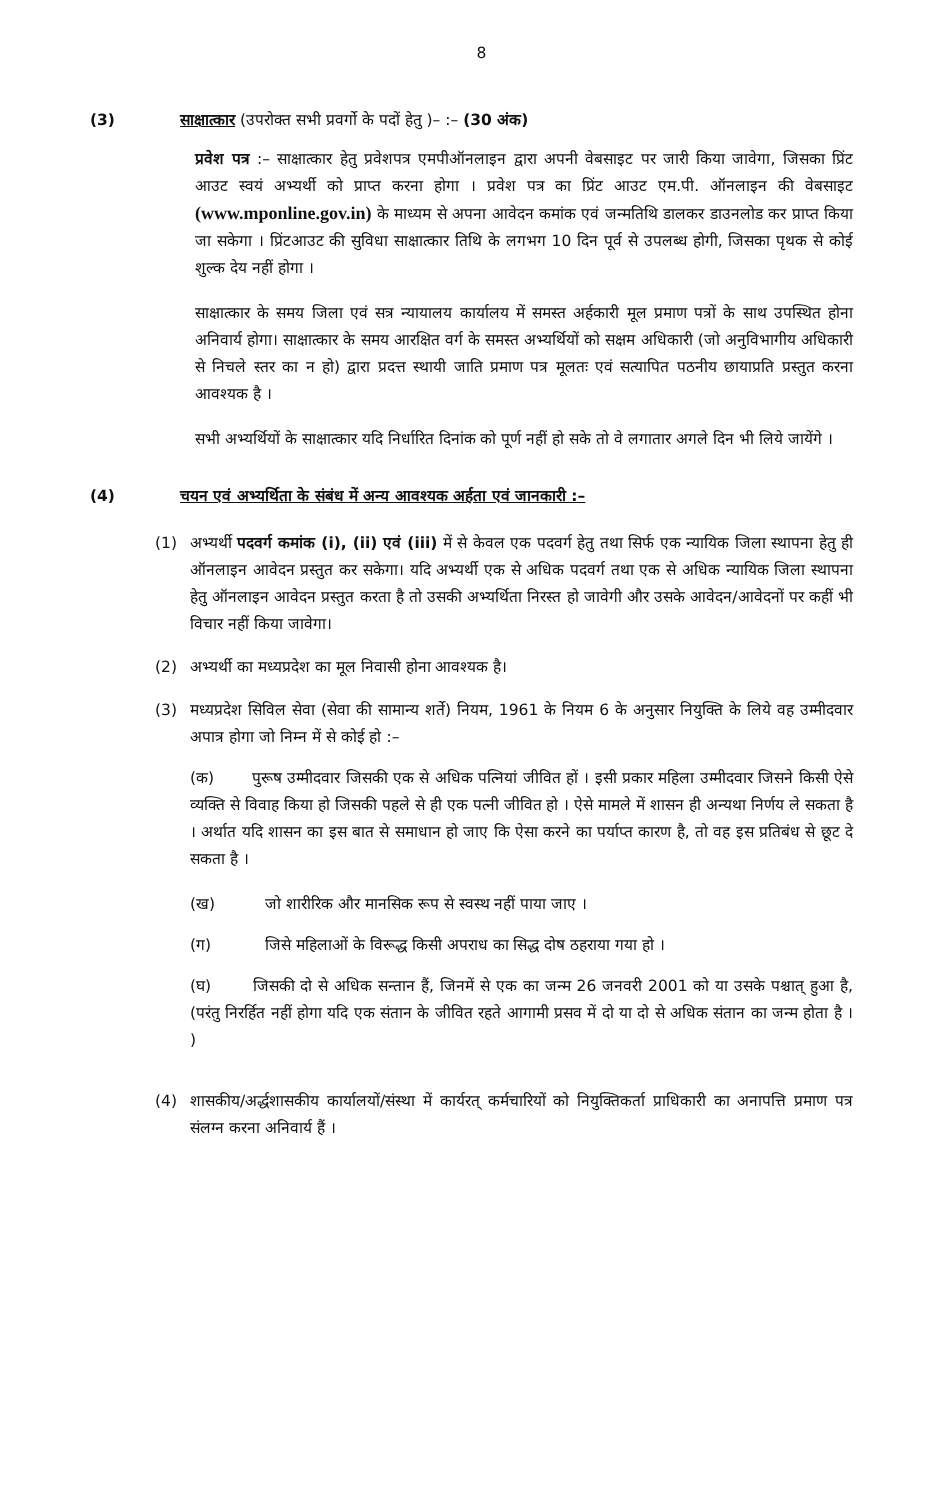8
(3) साक्षात्कार (उपरोक्त सभी प्रवर्गो के पदों हेतु )– :– (30 अंक)
प्रवेश पत्र :– साक्षात्कार हेतु प्रवेशपत्र एमपीऑनलाइन द्वारा अपनी वेबसाइट पर जारी किया जावेगा, जिसका प्रिंट आउट स्वयं अभ्यर्थी को प्राप्त करना होगा । प्रवेश पत्र का प्रिंट आउट एम.पी. ऑनलाइन की वेबसाइट (www.mponline.gov.in) के माध्यम से अपना आवेदन कमांक एवं जन्मतिथि डालकर डाउनलोड कर प्राप्त किया जा सकेगा । प्रिंटआउट की सुविधा साक्षात्कार तिथि के लगभग 10 दिन पूर्व से उपलब्ध होगी, जिसका पृथक से कोई शुल्क देय नहीं होगा ।
साक्षात्कार के समय जिला एवं सत्र न्यायालय कार्यालय में समस्त अर्हकारी मूल प्रमाण पत्रों के साथ उपस्थित होना अनिवार्य होगा। साक्षात्कार के समय आरक्षित वर्ग के समस्त अभ्यर्थियों को सक्षम अधिकारी (जो अनुविभागीय अधिकारी से निचले स्तर का न हो) द्वारा प्रदत्त स्थायी जाति प्रमाण पत्र मूलतः एवं सत्यापित पठनीय छायाप्रति प्रस्तुत करना आवश्यक है ।
सभी अभ्यर्थियों के साक्षात्कार यदि निर्धारित दिनांक को पूर्ण नहीं हो सके तो वे लगातार अगले दिन भी लिये जायेंगे ।
(4) चयन एवं अभ्यर्थिता के संबंध में अन्य आवश्यक अर्हता एवं जानकारी :–
(1) अभ्यर्थी पदवर्ग कमांक (i), (ii) एवं (iii) में से केवल एक पदवर्ग हेतु तथा सिर्फ एक न्यायिक जिला स्थापना हेतु ही ऑनलाइन आवेदन प्रस्तुत कर सकेगा। यदि अभ्यर्थी एक से अधिक पदवर्ग तथा एक से अधिक न्यायिक जिला स्थापना हेतु ऑनलाइन आवेदन प्रस्तुत करता है तो उसकी अभ्यर्थिता निरस्त हो जावेगी और उसके आवेदन/आवेदनों पर कहीं भी विचार नहीं किया जावेगा।
(2) अभ्यर्थी का मध्यप्रदेश का मूल निवासी होना आवश्यक है।
(3) मध्यप्रदेश सिविल सेवा (सेवा की सामान्य शर्ते) नियम, 1961 के नियम 6 के अनुसार नियुक्ति के लिये वह उम्मीदवार अपात्र होगा जो निम्न में से कोई हो :–
(क) पुरूष उम्मीदवार जिसकी एक से अधिक पत्नियां जीवित हों । इसी प्रकार महिला उम्मीदवार जिसने किसी ऐसे व्यक्ति से विवाह किया हो जिसकी पहले से ही एक पत्नी जीवित हो । ऐसे मामले में शासन ही अन्यथा निर्णय ले सकता है । अर्थात यदि शासन का इस बात से समाधान हो जाए कि ऐसा करने का पर्याप्त कारण है, तो वह इस प्रतिबंध से छूट दे सकता है ।
(ख) जो शारीरिक और मानसिक रूप से स्वस्थ नहीं पाया जाए ।
(ग) जिसे महिलाओं के विरूद्ध किसी अपराध का सिद्ध दोष ठहराया गया हो ।
(घ) जिसकी दो से अधिक सन्तान हैं, जिनमें से एक का जन्म 26 जनवरी 2001 को या उसके पश्चात् हुआ है, (परंतु निरर्हित नहीं होगा यदि एक संतान के जीवित रहते आगामी प्रसव में दो या दो से अधिक संतान का जन्म होता है । )
(4) शासकीय/अर्द्धशासकीय कार्यालयों/संस्था में कार्यरत् कर्मचारियों को नियुक्तिकर्ता प्राधिकारी का अनापत्ति प्रमाण पत्र संलग्न करना अनिवार्य हैं ।